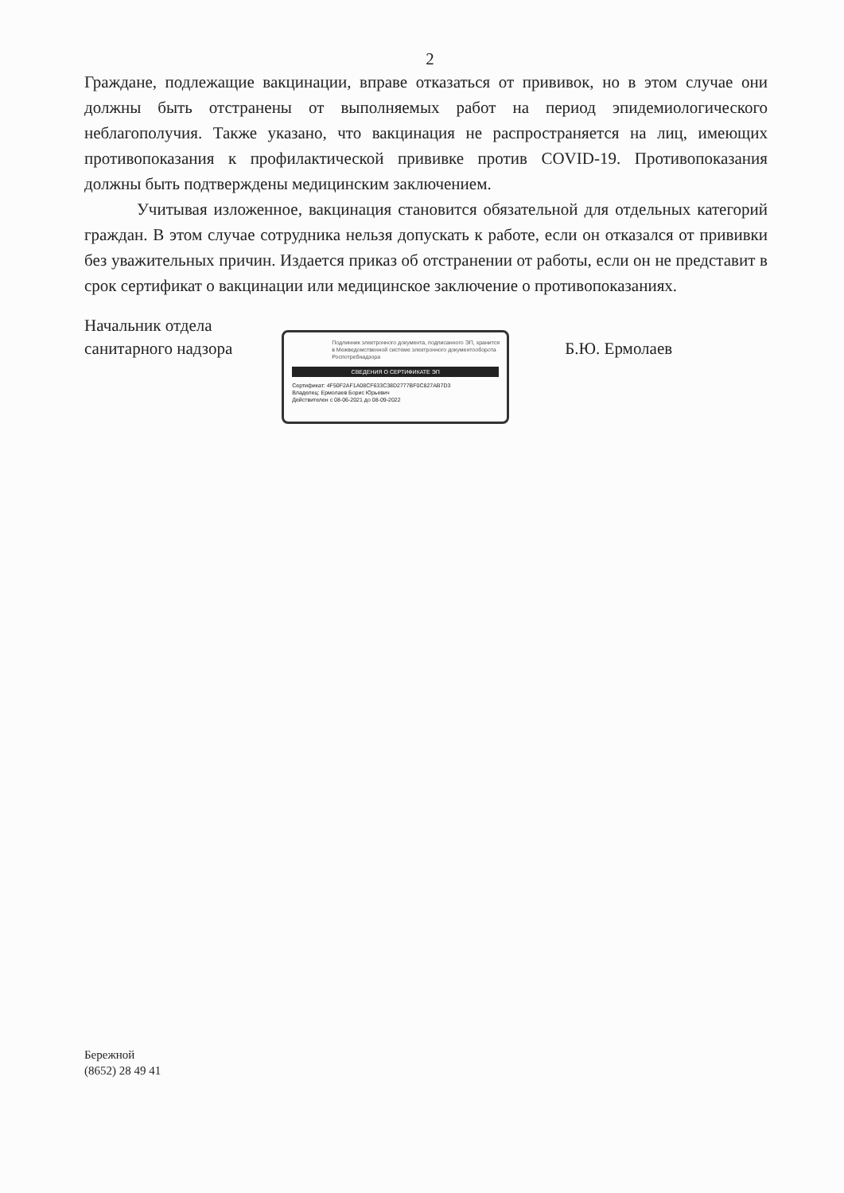2
Граждане, подлежащие вакцинации, вправе отказаться от прививок, но в этом случае они должны быть отстранены от выполняемых работ на период эпидемиологического неблагополучия. Также указано, что вакцинация не распространяется на лиц, имеющих противопоказания к профилактической прививке против COVID-19. Противопоказания должны быть подтверждены медицинским заключением.
Учитывая изложенное, вакцинация становится обязательной для отдельных категорий граждан. В этом случае сотрудника нельзя допускать к работе, если он отказался от прививки без уважительных причин. Издается приказ об отстранении от работы, если он не представит в срок сертификат о вакцинации или медицинское заключение о противопоказаниях.
Начальник отдела
санитарного надзора
Подлинник электронного документа, подписанного ЭП, хранится в Межведомственной системе электронного документооборота Роспотребнадзора
СВЕДЕНИЯ О СЕРТИФИКАТЕ ЭП
Сертификат: 4F50F2AF1A08CF633C38D2777BF0C827AB7D3
Владелец: Ермолаев Борис Юрьевич
Действителен с 08-06-2021 до 08-09-2022
Б.Ю. Ермолаев
Бережной
(8652) 28 49 41